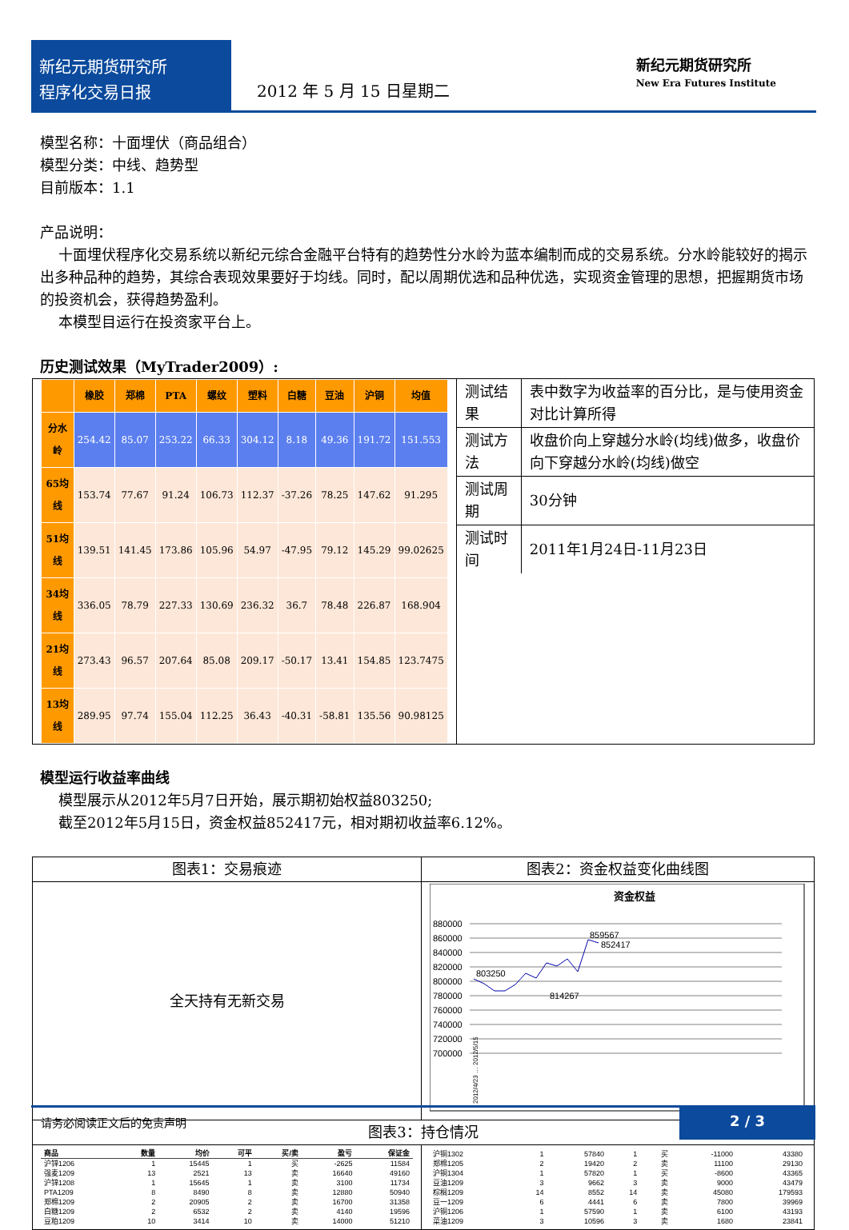新纪元期货研究所
程序化交易日报
2012 年 5 月 15 日星期二
新纪元期货研究所
New Era Futures Institute
模型名称：十面埋伏（商品组合）
模型分类：中线、趋势型
目前版本：1.1
产品说明：
十面埋伏程序化交易系统以新纪元综合金融平台特有的趋势性分水岭为蓝本编制而成的交易系统。分水岭能较好的揭示出多种品种的趋势，其综合表现效果要好于均线。同时，配以周期优选和品种优选，实现资金管理的思想，把握期货市场的投资机会，获得趋势盈利。
本模型目运行在投资家平台上。
历史测试效果（MyTrader2009）:
| / / 橡胶 / 郑棉 / PTA / 螺纹 / 塑料 / 白糖 / 豆油 / 沪铜 / 均值 / / --- / --- / --- / --- / --- / --- / --- / --- / --- / --- / / 分水岭 / 254.42 / 85.07 / 253.22 / 66.33 / 304.12 / 8.18 / 49.36 / 191.72 / 151.553 / / 65均线 / 153.74 / 77.67 / 91.24 / 106.73 / 112.37 / -37.26 / 78.25 / 147.62 / 91.295 / / 51均线 / 139.51 / 141.45 / 173.86 / 105.96 / 54.97 / -47.95 / 79.12 / 145.29 / 99.02625 / / 34均线 / 336.05 / 78.79 / 227.33 / 130.69 / 236.32 / 36.7 / 78.48 / 226.87 / 168.904 / / 21均线 / 273.43 / 96.57 / 207.64 / 85.08 / 209.17 / -50.17 / 13.41 / 154.85 / 123.7475 / / 13均线 / 289.95 / 97.74 / 155.04 / 112.25 / 36.43 / -40.31 / -58.81 / 135.56 / 90.98125 / | / 测试结果 / 表中数字为收益率的百分比，是与使用资金对比计算所得 / / 测试方法 / 收盘价向上穿越分水岭(均线)做多，收盘价向下穿越分水岭(均线)做空 / / 测试周期 / 30分钟 / / 测试时间 / 2011年1月24日-11月23日 / |
模型运行收益率曲线
模型展示从2012年5月7日开始，展示期初始权益803250;
截至2012年5月15日，资金权益852417元，相对期初收益率6.12%。
| 图表1：交易痕迹 | 图表2：资金权益变化曲线图 |
| 全天持有无新交易 | 资金权益 880000 860000 840000 820000 800000 780000 760000 740000 720000 700000 803250 814267 859567 852417 2012/4/23 … 2012/5/15 |
| 图表3：持仓情况 | |
| / 商品 / 数量 / 均价 / 可平 / 买/卖 / 盈亏 / 保证金 / / --- / --- / --- / --- / --- / --- / --- / / 沪锌1206 / 1 / 15445 / 1 / 买 / -2625 / 11584 / / 强麦1209 / 13 / 2521 / 13 / 卖 / 16640 / 49160 / / 沪锌1208 / 1 / 15645 / 1 / 卖 / 3100 / 11734 / / PTA1209 / 8 / 8490 / 8 / 卖 / 12880 / 50940 / / 郑棉1209 / 2 / 20905 / 2 / 卖 / 16700 / 31358 / / 白糖1209 / 2 / 6532 / 2 / 卖 / 4140 / 19596 / / 豆粕1209 / 10 / 3414 / 10 / 卖 / 14000 / 51210 / | / 沪铜1302 / 1 / 57840 / 1 / 买 / -11000 / 43380 / / 郑棉1205 / 2 / 19420 / 2 / 卖 / 11100 / 29130 / / 沪铜1304 / 1 / 57820 / 1 / 买 / -8600 / 43365 / / 豆油1209 / 3 / 9662 / 3 / 卖 / 9000 / 43479 / / 棕榈1209 / 14 / 8552 / 14 / 卖 / 45080 / 179593 / / 豆一1209 / 6 / 4441 / 6 / 卖 / 7800 / 39969 / / 沪铜1206 / 1 / 57590 / 1 / 卖 / 6100 / 43193 / / 菜油1209 / 3 / 10596 / 3 / 卖 / 1680 / 23841 / |
请务必阅读正文后的免责声明 2 / 3